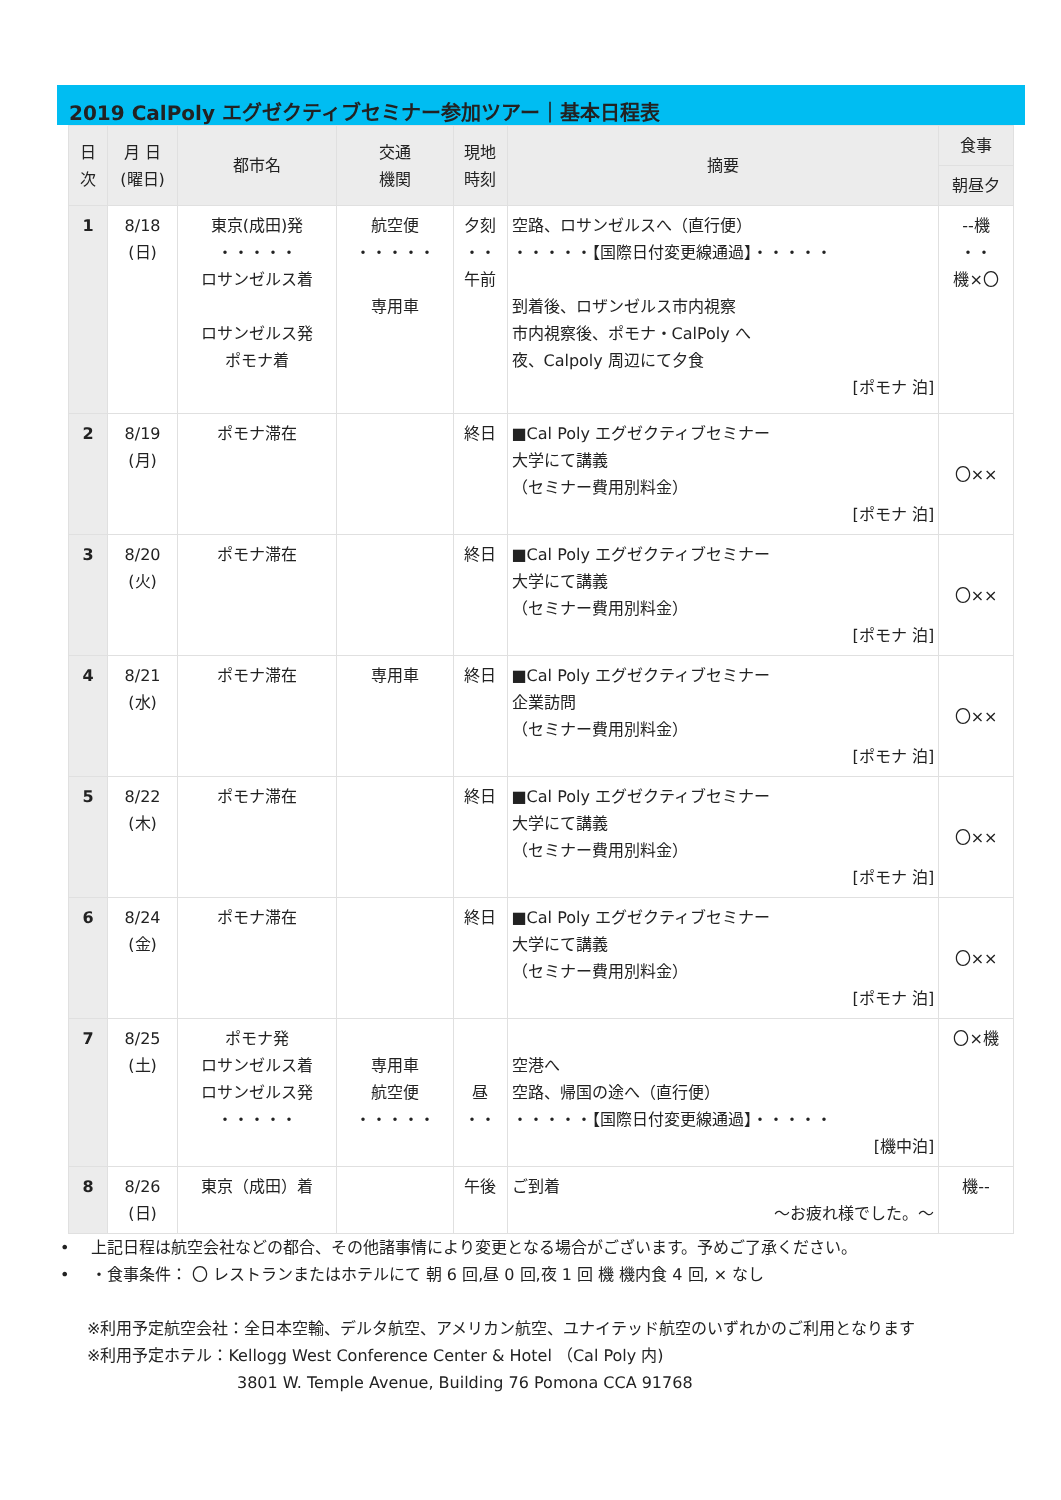2019 CalPoly エグゼクティブセミナー参加ツアー｜基本日程表
| 日 次 | 月 日 (曜日) | 都市名 | 交通 機関 | 現地 時刻 | 摘要 | 食事 |
| --- | --- | --- | --- | --- | --- | --- |
| | | | | | | 朝昼夕 |
| 1 | 8/18 (日) | 東京(成田)発 ・・・・・ ロサンゼルス着 ロサンゼルス発 ポモナ着 | 航空便 ・・・・・ 専用車 | 夕刻 ・・ 午前 | 空路、ロサンゼルスへ（直行便） ・・・・・【国際日付変更線通過】・・・・・ 到着後、ロザンゼルス市内視察 市内視察後、ポモナ・CalPoly へ 夜、Calpoly 周辺にて夕食 [ポモナ 泊] | --機 ・・ 機×〇 |
| 2 | 8/19 (月) | ポモナ滞在 | | 終日 | ■Cal Poly エグゼクティブセミナー 大学にて講義 （セミナー費用別料金） [ポモナ 泊] | 〇×× |
| 3 | 8/20 (火) | ポモナ滞在 | | 終日 | ■Cal Poly エグゼクティブセミナー 大学にて講義 （セミナー費用別料金） [ポモナ 泊] | 〇×× |
| 4 | 8/21 (水) | ポモナ滞在 | 専用車 | 終日 | ■Cal Poly エグゼクティブセミナー 企業訪問 （セミナー費用別料金） [ポモナ 泊] | 〇×× |
| 5 | 8/22 (木) | ポモナ滞在 | | 終日 | ■Cal Poly エグゼクティブセミナー 大学にて講義 （セミナー費用別料金） [ポモナ 泊] | 〇×× |
| 6 | 8/24 (金) | ポモナ滞在 | | 終日 | ■Cal Poly エグゼクティブセミナー 大学にて講義 （セミナー費用別料金） [ポモナ 泊] | 〇×× |
| 7 | 8/25 (土) | ポモナ発 ロサンゼルス着 ロサンゼルス発 ・・・・・ | 専用車 航空便 ・・・・・ | 昼 ・・ | 空港へ 空路、帰国の途へ（直行便） ・・・・・【国際日付変更線通過】・・・・・ [機中泊] | 〇×機 |
| 8 | 8/26 (日) | 東京（成田）着 | | 午後 | ご到着 ～お疲れ様でした。～ | 機-- |
• 　上記日程は航空会社などの都合、その他諸事情により変更となる場合がございます。予めご了承ください。
• 　・食事条件： 〇 レストランまたはホテルにて 朝 6 回,昼 0 回,夜 1 回 機 機内食 4 回, × なし
※利用予定航空会社：全日本空輸、デルタ航空、アメリカン航空、ユナイテッド航空のいずれかのご利用となります
※利用予定ホテル：Kellogg West Conference Center & Hotel （Cal Poly 内)
3801 W. Temple Avenue, Building 76 Pomona CCA 91768